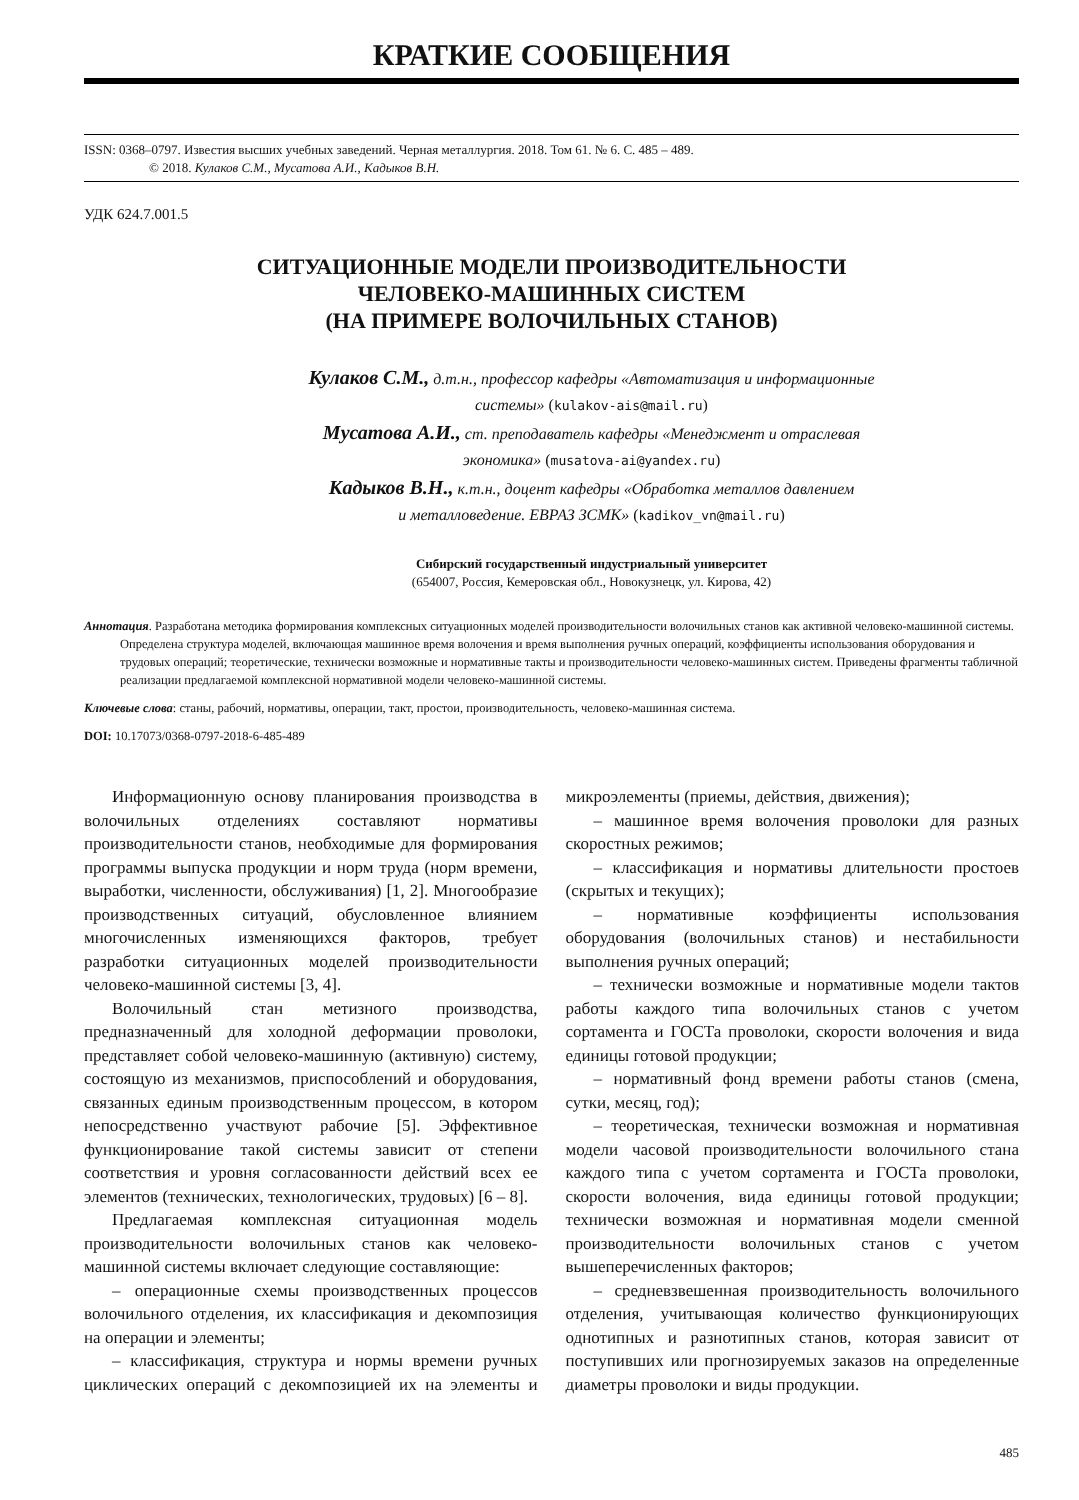КРАТКИЕ СООБЩЕНИЯ
ISSN: 0368–0797. Известия высших учебных заведений. Черная металлургия. 2018. Том 61. № 6. С. 485 – 489.
© 2018. Кулаков С.М., Мусатова А.И., Кадыков В.Н.
УДК 624.7.001.5
СИТУАЦИОННЫЕ МОДЕЛИ ПРОИЗВОДИТЕЛЬНОСТИ
ЧЕЛОВЕКО-МАШИННЫХ СИСТЕМ
(НА ПРИМЕРЕ ВОЛОЧИЛЬНЫХ СТАНОВ)
Кулаков С.М., д.т.н., профессор кафедры «Автоматизация и информационные
системы» (kulakov-ais@mail.ru)
Мусатова А.И., ст. преподаватель кафедры «Менеджмент и отраслевая
экономика» (musatova-ai@yandex.ru)
Кадыков В.Н., к.т.н., доцент кафедры «Обработка металлов давлением
и металловедение. ЕВРАЗ ЗСМК» (kadikov_vn@mail.ru)
Сибирский государственный индустриальный университет
(654007, Россия, Кемеровская обл., Новокузнецк, ул. Кирова, 42)
Аннотация. Разработана методика формирования комплексных ситуационных моделей производительности волочильных станов как активной человеко-машинной системы. Определена структура моделей, включающая машинное время волочения и время выполнения ручных операций, коэффициенты использования оборудования и трудовых операций; теоретические, технически возможные и нормативные такты и производительности человеко-машинных систем. Приведены фрагменты табличной реализации предлагаемой комплексной нормативной модели человеко-машинной системы.
Ключевые слова: станы, рабочий, нормативы, операции, такт, простои, производительность, человеко-машинная система.
DOI: 10.17073/0368-0797-2018-6-485-489
Информационную основу планирования производства в волочильных отделениях составляют нормативы производительности станов, необходимые для формирования программы выпуска продукции и норм труда (норм времени, выработки, численности, обслуживания) [1, 2]. Многообразие производственных ситуаций, обусловленное влиянием многочисленных изменяющихся факторов, требует разработки ситуационных моделей производительности человеко-машинной системы [3, 4].
Волочильный стан метизного производства, предназначенный для холодной деформации проволоки, представляет собой человеко-машинную (активную) систему, состоящую из механизмов, приспособлений и оборудования, связанных единым производственным процессом, в котором непосредственно участвуют рабочие [5]. Эффективное функционирование такой системы зависит от степени соответствия и уровня согласованности действий всех ее элементов (технических, технологических, трудовых) [6 – 8].
Предлагаемая комплексная ситуационная модель производительности волочильных станов как человеко-машинной системы включает следующие составляющие:
– операционные схемы производственных процессов волочильного отделения, их классификация и декомпозиция на операции и элементы;
– классификация, структура и нормы времени ручных циклических операций с декомпозицией их на элементы и микроэлементы (приемы, действия, движения);
– машинное время волочения проволоки для разных скоростных режимов;
– классификация и нормативы длительности простоев (скрытых и текущих);
– нормативные коэффициенты использования оборудования (волочильных станов) и нестабильности выполнения ручных операций;
– технически возможные и нормативные модели тактов работы каждого типа волочильных станов с учетом сортамента и ГОСТа проволоки, скорости волочения и вида единицы готовой продукции;
– нормативный фонд времени работы станов (смена, сутки, месяц, год);
– теоретическая, технически возможная и нормативная модели часовой производительности волочильного стана каждого типа с учетом сортамента и ГОСТа проволоки, скорости волочения, вида единицы готовой продукции; технически возможная и нормативная модели сменной производительности волочильных станов с учетом вышеперечисленных факторов;
– средневзвешенная производительность волочильного отделения, учитывающая количество функционирующих однотипных и разнотипных станов, которая зависит от поступивших или прогнозируемых заказов на определенные диаметры проволоки и виды продукции.
485